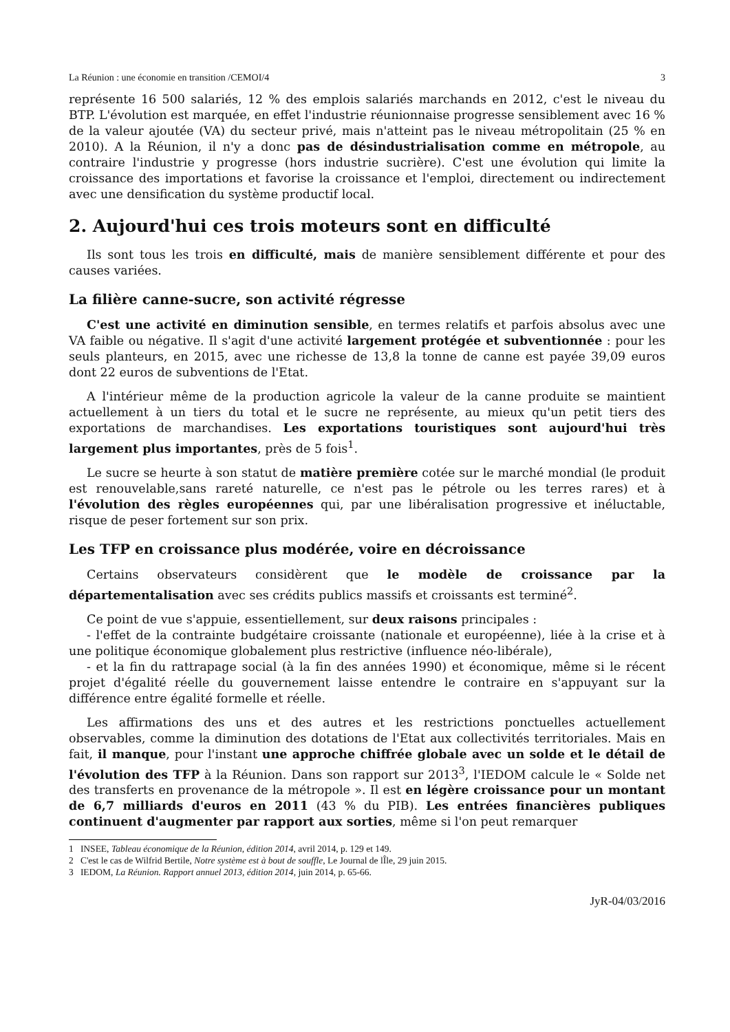La Réunion : une économie en transition /CEMOI/4 3
représente 16 500 salariés, 12 % des emplois salariés marchands en 2012, c'est le niveau du BTP. L'évolution est marquée, en effet l'industrie réunionnaise progresse sensiblement avec 16 % de la valeur ajoutée (VA) du secteur privé, mais n'atteint pas le niveau métropolitain (25 % en 2010). A la Réunion, il n'y a donc pas de désindustrialisation comme en métropole, au contraire l'industrie y progresse (hors industrie sucrière). C'est une évolution qui limite la croissance des importations et favorise la croissance et l'emploi, directement ou indirectement avec une densification du système productif local.
2. Aujourd'hui ces trois moteurs sont en difficulté
Ils sont tous les trois en difficulté, mais de manière sensiblement différente et pour des causes variées.
La filière canne-sucre, son activité régresse
C'est une activité en diminution sensible, en termes relatifs et parfois absolus avec une VA faible ou négative. Il s'agit d'une activité largement protégée et subventionnée : pour les seuls planteurs, en 2015, avec une richesse de 13,8 la tonne de canne est payée 39,09 euros dont 22 euros de subventions de l'Etat.
A l'intérieur même de la production agricole la valeur de la canne produite se maintient actuellement à un tiers du total et le sucre ne représente, au mieux qu'un petit tiers des exportations de marchandises. Les exportations touristiques sont aujourd'hui très largement plus importantes, près de 5 fois<sup>1</sup>.
Le sucre se heurte à son statut de matière première cotée sur le marché mondial (le produit est renouvelable,sans rareté naturelle, ce n'est pas le pétrole ou les terres rares) et à l'évolution des règles européennes qui, par une libéralisation progressive et inéluctable, risque de peser fortement sur son prix.
Les TFP en croissance plus modérée, voire en décroissance
Certains observateurs considèrent que le modèle de croissance par la départementalisation avec ses crédits publics massifs et croissants est terminé<sup>2</sup>.
Ce point de vue s'appuie, essentiellement, sur deux raisons principales :
- l'effet de la contrainte budgétaire croissante (nationale et européenne), liée à la crise et à une politique économique globalement plus restrictive (influence néo-libérale),
- et la fin du rattrapage social (à la fin des années 1990) et économique, même si le récent projet d'égalité réelle du gouvernement laisse entendre le contraire en s'appuyant sur la différence entre égalité formelle et réelle.
Les affirmations des uns et des autres et les restrictions ponctuelles actuellement observables, comme la diminution des dotations de l'Etat aux collectivités territoriales. Mais en fait, il manque, pour l'instant une approche chiffrée globale avec un solde et le détail de l'évolution des TFP à la Réunion. Dans son rapport sur 2013<sup>3</sup>, l'IEDOM calcule le « Solde net des transferts en provenance de la métropole ». Il est en légère croissance pour un montant de 6,7 milliards d'euros en 2011 (43 % du PIB). Les entrées financières publiques continuent d'augmenter par rapport aux sorties, même si l'on peut remarquer
1 INSEE, Tableau économique de la Réunion, édition 2014, avril 2014, p. 129 et 149.
2 C'est le cas de Wilfrid Bertile, Notre système est à bout de souffle, Le Journal de lÎle, 29 juin 2015.
3 IEDOM, La Réunion. Rapport annuel 2013, édition 2014, juin 2014, p. 65-66.
JyR-04/03/2016